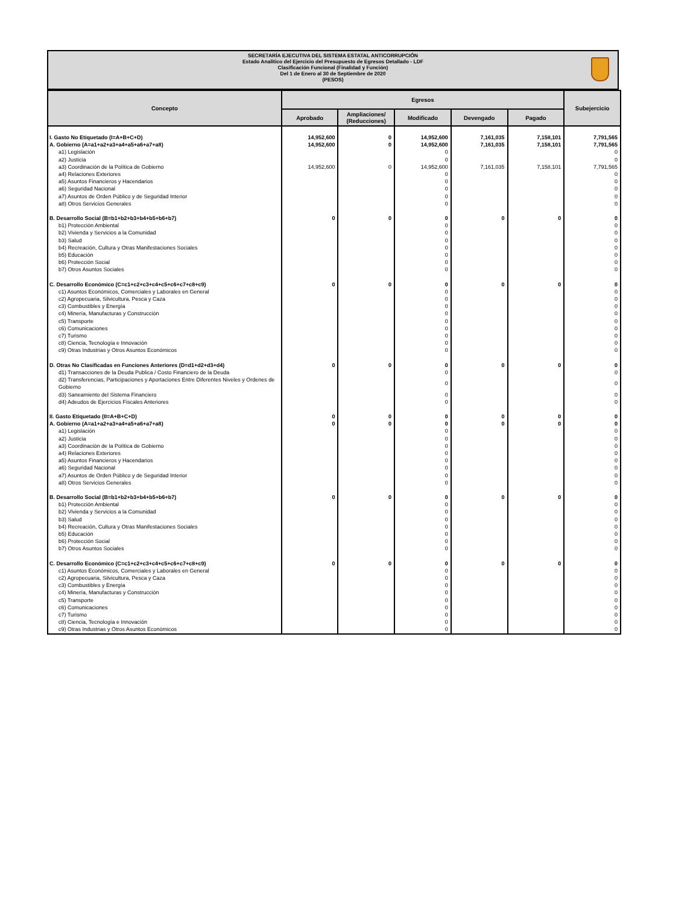SECRETARÍA EJECUTIVA DEL SISTEMA ESTATAL ANTICORRUPCIÓN
Estado Analítico del Ejercicio del Presupuesto de Egresos Detallado - LDF
Clasificación Funcional (Finalidad y Función)
Del 1 de Enero al 30 de Septiembre de 2020
(PESOS)
| Concepto | Egresos | | | | | Subejercicio |
| --- | --- | --- | --- | --- | --- | --- |
| | Aprobado | Ampliaciones/ (Reducciones) | Modificado | Devengado | Pagado | |
| I. Gasto No Etiquetado (I=A+B+C+D) | 14,952,600 | 0 | 14,952,600 | 7,161,035 | 7,158,101 | 7,791,565 |
| A. Gobierno (A=a1+a2+a3+a4+a5+a6+a7+a8) | 14,952,600 | 0 | 14,952,600 | 7,161,035 | 7,158,101 | 7,791,565 |
| a1) Legislación | | | 0 | | | 0 |
| a2) Justicia | | | 0 | | | 0 |
| a3) Coordinación de la Política de Gobierno | 14,952,600 | 0 | 14,952,600 | 7,161,035 | 7,158,101 | 7,791,565 |
| a4) Relaciones Exteriores | | | 0 | | | 0 |
| a5) Asuntos Financieros y Hacendarios | | | 0 | | | 0 |
| a6) Seguridad Nacional | | | 0 | | | 0 |
| a7) Asuntos de Orden Público y de Seguridad Interior | | | 0 | | | 0 |
| a8) Otros Servicios Generales | | | 0 | | | 0 |
| B. Desarrollo Social (B=b1+b2+b3+b4+b5+b6+b7) | 0 | 0 | 0 | 0 | 0 | 0 |
| b1) Protección Ambiental | | | 0 | | | 0 |
| b2) Vivienda y Servicios a la Comunidad | | | 0 | | | 0 |
| b3) Salud | | | 0 | | | 0 |
| b4) Recreación, Cultura y Otras Manifestaciones Sociales | | | 0 | | | 0 |
| b5) Educación | | | 0 | | | 0 |
| b6) Protección Social | | | 0 | | | 0 |
| b7) Otros Asuntos Sociales | | | 0 | | | 0 |
| C. Desarrollo Económico (C=c1+c2+c3+c4+c5+c6+c7+c8+c9) | 0 | 0 | 0 | 0 | 0 | 0 |
| c1) Asuntos Económicos, Comerciales y Laborales en General | | | 0 | | | 0 |
| c2) Agropecuaria, Silvicultura, Pesca y Caza | | | 0 | | | 0 |
| c3) Combustibles y Energía | | | 0 | | | 0 |
| c4) Minería, Manufacturas y Construcción | | | 0 | | | 0 |
| c5) Transporte | | | 0 | | | 0 |
| c6) Comunicaciones | | | 0 | | | 0 |
| c7) Turismo | | | 0 | | | 0 |
| c8) Ciencia, Tecnología e Innovación | | | 0 | | | 0 |
| c9) Otras Industrias y Otros Asuntos Económicos | | | 0 | | | 0 |
| D. Otras No Clasificadas en Funciones Anteriores (D=d1+d2+d3+d4) | 0 | 0 | 0 | 0 | 0 | 0 |
| d1) Transacciones de la Deuda Publica / Costo Financiero de la Deuda | | | 0 | | | 0 |
| d2) Transferencias, Participaciones y Aportaciones Entre Diferentes Niveles y Ordenes de Gobierno | | | 0 | | | 0 |
| d3) Saneamiento del Sistema Financiero | | | 0 | | | 0 |
| d4) Adeudos de Ejercicios Fiscales Anteriores | | | 0 | | | 0 |
| II. Gasto Etiquetado (II=A+B+C+D) | 0 | 0 | 0 | 0 | 0 | 0 |
| A. Gobierno (A=a1+a2+a3+a4+a5+a6+a7+a8) | 0 | 0 | 0 | 0 | 0 | 0 |
| a1) Legislación | | | 0 | | | 0 |
| a2) Justicia | | | 0 | | | 0 |
| a3) Coordinación de la Política de Gobierno | | | 0 | | | 0 |
| a4) Relaciones Exteriores | | | 0 | | | 0 |
| a5) Asuntos Financieros y Hacendarios | | | 0 | | | 0 |
| a6) Seguridad Nacional | | | 0 | | | 0 |
| a7) Asuntos de Orden Público y de Seguridad Interior | | | 0 | | | 0 |
| a8) Otros Servicios Generales | | | 0 | | | 0 |
| B. Desarrollo Social (B=b1+b2+b3+b4+b5+b6+b7) | 0 | 0 | 0 | 0 | 0 | 0 |
| b1) Protección Ambiental | | | 0 | | | 0 |
| b2) Vivienda y Servicios a la Comunidad | | | 0 | | | 0 |
| b3) Salud | | | 0 | | | 0 |
| b4) Recreación, Cultura y Otras Manifestaciones Sociales | | | 0 | | | 0 |
| b5) Educación | | | 0 | | | 0 |
| b6) Protección Social | | | 0 | | | 0 |
| b7) Otros Asuntos Sociales | | | 0 | | | 0 |
| C. Desarrollo Económico (C=c1+c2+c3+c4+c5+c6+c7+c8+c9) | 0 | 0 | 0 | 0 | 0 | 0 |
| c1) Asuntos Económicos, Comerciales y Laborales en General | | | 0 | | | 0 |
| c2) Agropecuaria, Silvicultura, Pesca y Caza | | | 0 | | | 0 |
| c3) Combustibles y Energía | | | 0 | | | 0 |
| c4) Minería, Manufacturas y Construcción | | | 0 | | | 0 |
| c5) Transporte | | | 0 | | | 0 |
| c6) Comunicaciones | | | 0 | | | 0 |
| c7) Turismo | | | 0 | | | 0 |
| c8) Ciencia, Tecnología e Innovación | | | 0 | | | 0 |
| c9) Otras Industrias y Otros Asuntos Económicos | | | 0 | | | 0 |